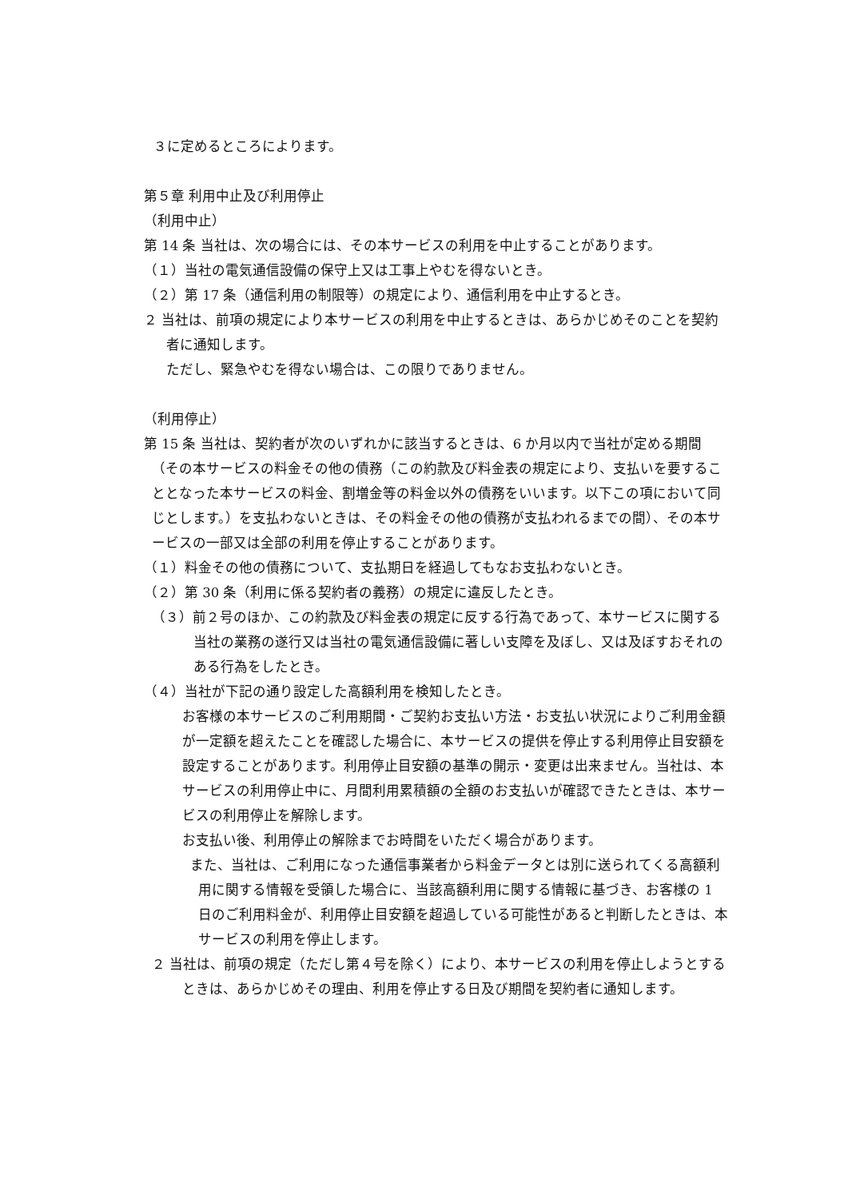３に定めるところによります。
第５章 利用中止及び利用停止
（利用中止）
第 14 条 当社は、次の場合には、その本サービスの利用を中止することがあります。
（１）当社の電気通信設備の保守上又は工事上やむを得ないとき。
（２）第 17 条（通信利用の制限等）の規定により、通信利用を中止するとき。
２ 当社は、前項の規定により本サービスの利用を中止するときは、あらかじめそのことを契約者に通知します。
ただし、緊急やむを得ない場合は、この限りでありません。
（利用停止）
第 15 条 当社は、契約者が次のいずれかに該当するときは、6 か月以内で当社が定める期間（その本サービスの料金その他の債務（この約款及び料金表の規定により、支払いを要することとなった本サービスの料金、割増金等の料金以外の債務をいいます。以下この項において同じとします。）を支払わないときは、その料金その他の債務が支払われるまでの間）、その本サービスの一部又は全部の利用を停止することがあります。
（１）料金その他の債務について、支払期日を経過してもなお支払わないとき。
（２）第 30 条（利用に係る契約者の義務）の規定に違反したとき。
（３）前２号のほか、この約款及び料金表の規定に反する行為であって、本サービスに関する当社の業務の遂行又は当社の電気通信設備に著しい支障を及ぼし、又は及ぼすおそれのある行為をしたとき。
（４）当社が下記の通り設定した高額利用を検知したとき。
お客様の本サービスのご利用期間・ご契約お支払い方法・お支払い状況によりご利用金額が一定額を超えたことを確認した場合に、本サービスの提供を停止する利用停止目安額を設定することがあります。利用停止目安額の基準の開示・変更は出来ません。当社は、本サービスの利用停止中に、月間利用累積額の全額のお支払いが確認できたときは、本サービスの利用停止を解除します。
お支払い後、利用停止の解除までお時間をいただく場合があります。
また、当社は、ご利用になった通信事業者から料金データとは別に送られてくる高額利用に関する情報を受領した場合に、当該高額利用に関する情報に基づき、お客様の 1 日のご利用料金が、利用停止目安額を超過している可能性があると判断したときは、本サービスの利用を停止します。
２ 当社は、前項の規定（ただし第４号を除く）により、本サービスの利用を停止しようとするときは、あらかじめその理由、利用を停止する日及び期間を契約者に通知します。